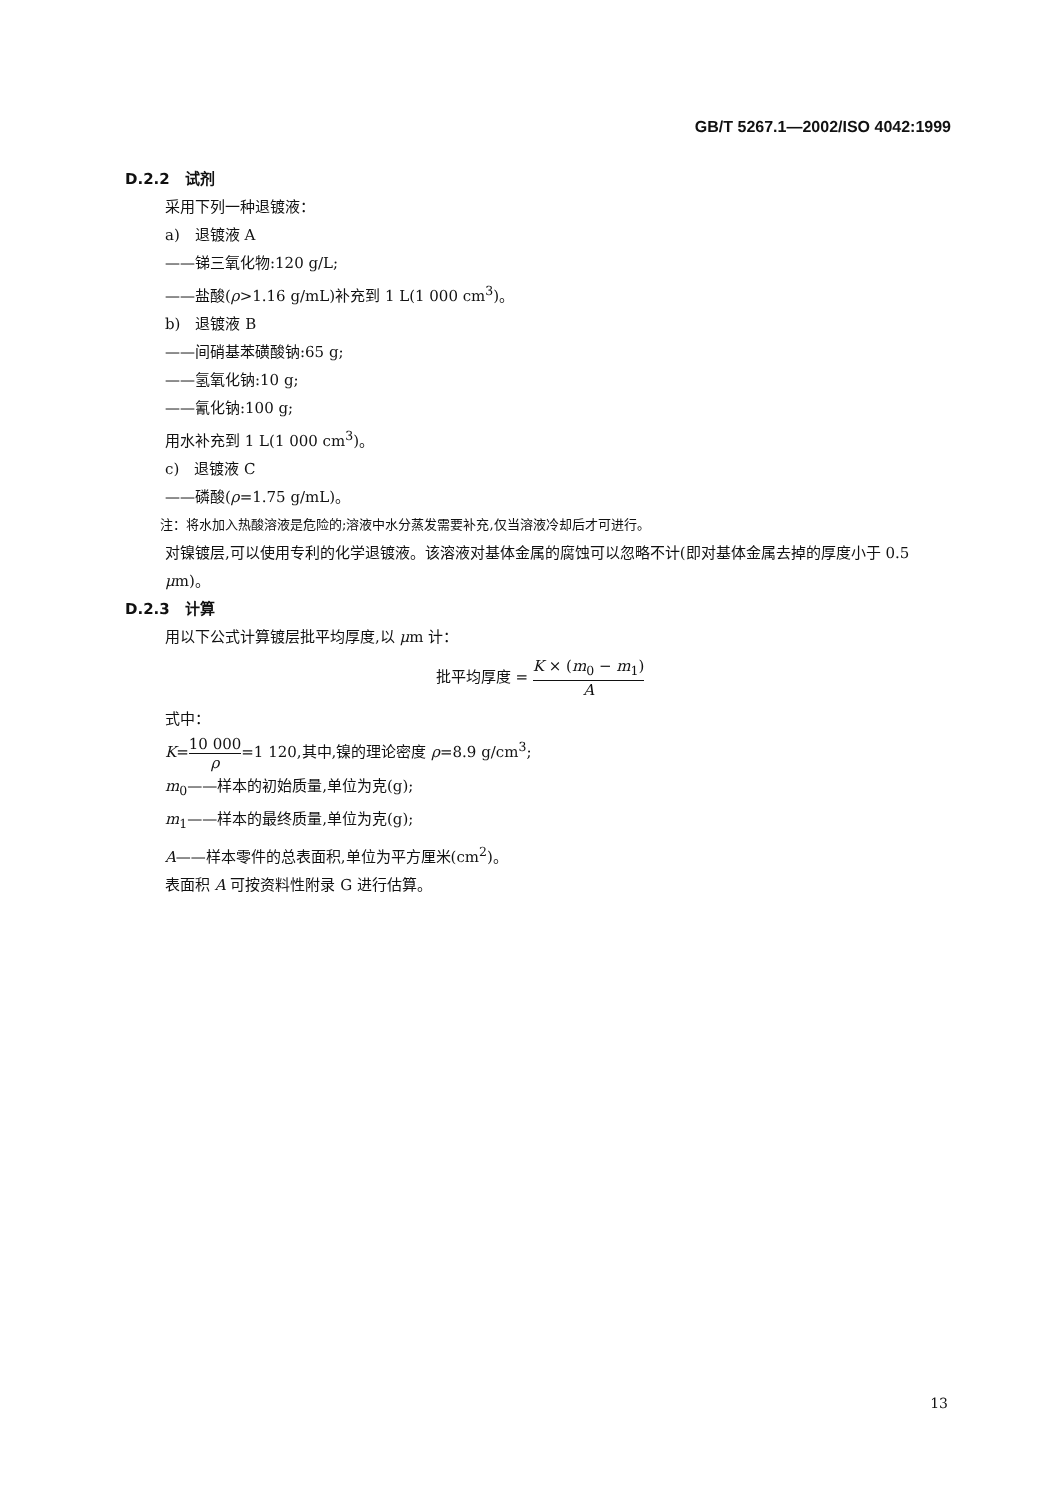GB/T 5267.1—2002/ISO 4042:1999
D.2.2　试剂
采用下列一种退镀液：
a)　退镀液 A
——锑三氧化物:120 g/L;
——盐酸(ρ>1.16 g/mL)补充到 1 L(1 000 cm<sup>3</sup>)。
b)　退镀液 B
——间硝基苯磺酸钠:65 g;
——氢氧化钠:10 g;
——氰化钠:100 g;
用水补充到 1 L(1 000 cm<sup>3</sup>)。
c)　退镀液 C
——磷酸(ρ=1.75 g/mL)。
注：将水加入热酸溶液是危险的;溶液中水分蒸发需要补充,仅当溶液冷却后才可进行。
对镍镀层,可以使用专利的化学退镀液。该溶液对基体金属的腐蚀可以忽略不计(即对基体金属去掉的厚度小于 0.5 μm)。
D.2.3　计算
用以下公式计算镀层批平均厚度,以 μm 计：
批平均厚度 = K × (m<sub>0</sub> − m<sub>1</sub>) A
式中：
K=10 000 ρ=1 120,其中,镍的理论密度 ρ=8.9 g/cm<sup>3</sup>;
m<sub>0</sub>——样本的初始质量,单位为克(g);
m<sub>1</sub>——样本的最终质量,单位为克(g);
A——样本零件的总表面积,单位为平方厘米(cm<sup>2</sup>)。
表面积 A 可按资料性附录 G 进行估算。
13